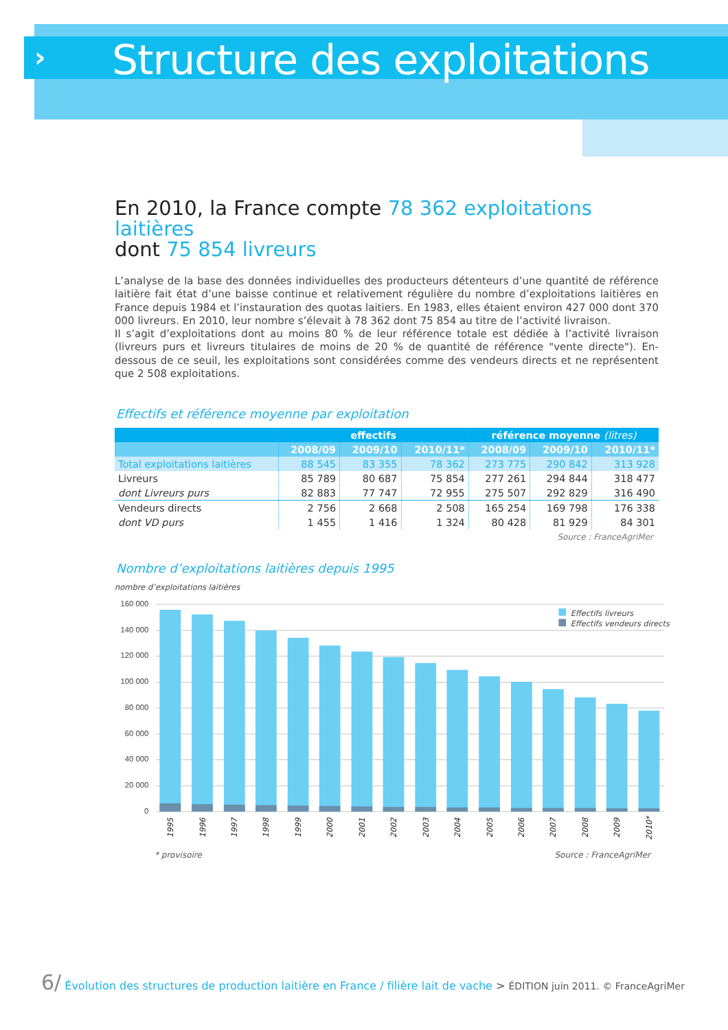›
Structure des exploitations
En 2010, la France compte 78 362 exploitations laitières
dont 75 854 livreurs
L’analyse de la base des données individuelles des producteurs détenteurs d’une quantité de référence laitière fait état d’une baisse continue et relativement régulière du nombre d’exploitations laitières en France depuis 1984 et l’instauration des quotas laitiers. En 1983, elles étaient environ 427 000 dont 370 000 livreurs. En 2010, leur nombre s’élevait à 78 362 dont 75 854 au titre de l’activité livraison.
Il s’agit d’exploitations dont au moins 80 % de leur référence totale est dédiée à l’activité livraison (livreurs purs et livreurs titulaires de moins de 20 % de quantité de référence "vente directe"). En-dessous de ce seuil, les exploitations sont considérées comme des vendeurs directs et ne représentent que 2 508 exploitations.
Effectifs et référence moyenne par exploitation
| | effectifs | | | référence moyenne (litres) | | |
| --- | --- | --- | --- | --- | --- | --- |
| | 2008/09 | 2009/10 | 2010/11* | 2008/09 | 2009/10 | 2010/11* |
| Total exploitations laitières | 88 545 | 83 355 | 78 362 | 273 775 | 290 842 | 313 928 |
| Livreurs | 85 789 | 80 687 | 75 854 | 277 261 | 294 844 | 318 477 |
| dont Livreurs purs | 82 883 | 77 747 | 72 955 | 275 507 | 292 829 | 316 490 |
| Vendeurs directs | 2 756 | 2 668 | 2 508 | 165 254 | 169 798 | 176 338 |
| dont VD purs | 1 455 | 1 416 | 1 324 | 80 428 | 81 929 | 84 301 |
Source : FranceAgriMer
Nombre d’exploitations laitières depuis 1995
nombre d’exploitations laitières
160 000
140 000
120 000
100 000
80 000
60 000
40 000
20 000
0
Effectifs livreurs
Effectifs vendeurs directs
1995
1996
1997
1998
1999
2000
2001
2002
2003
2004
2005
2006
2007
2008
2009
2010*
* provisoire Source : FranceAgriMer
6/ Évolution des structures de production laitière en France / filière lait de vache > ÉDITION juin 2011. © FranceAgriMer